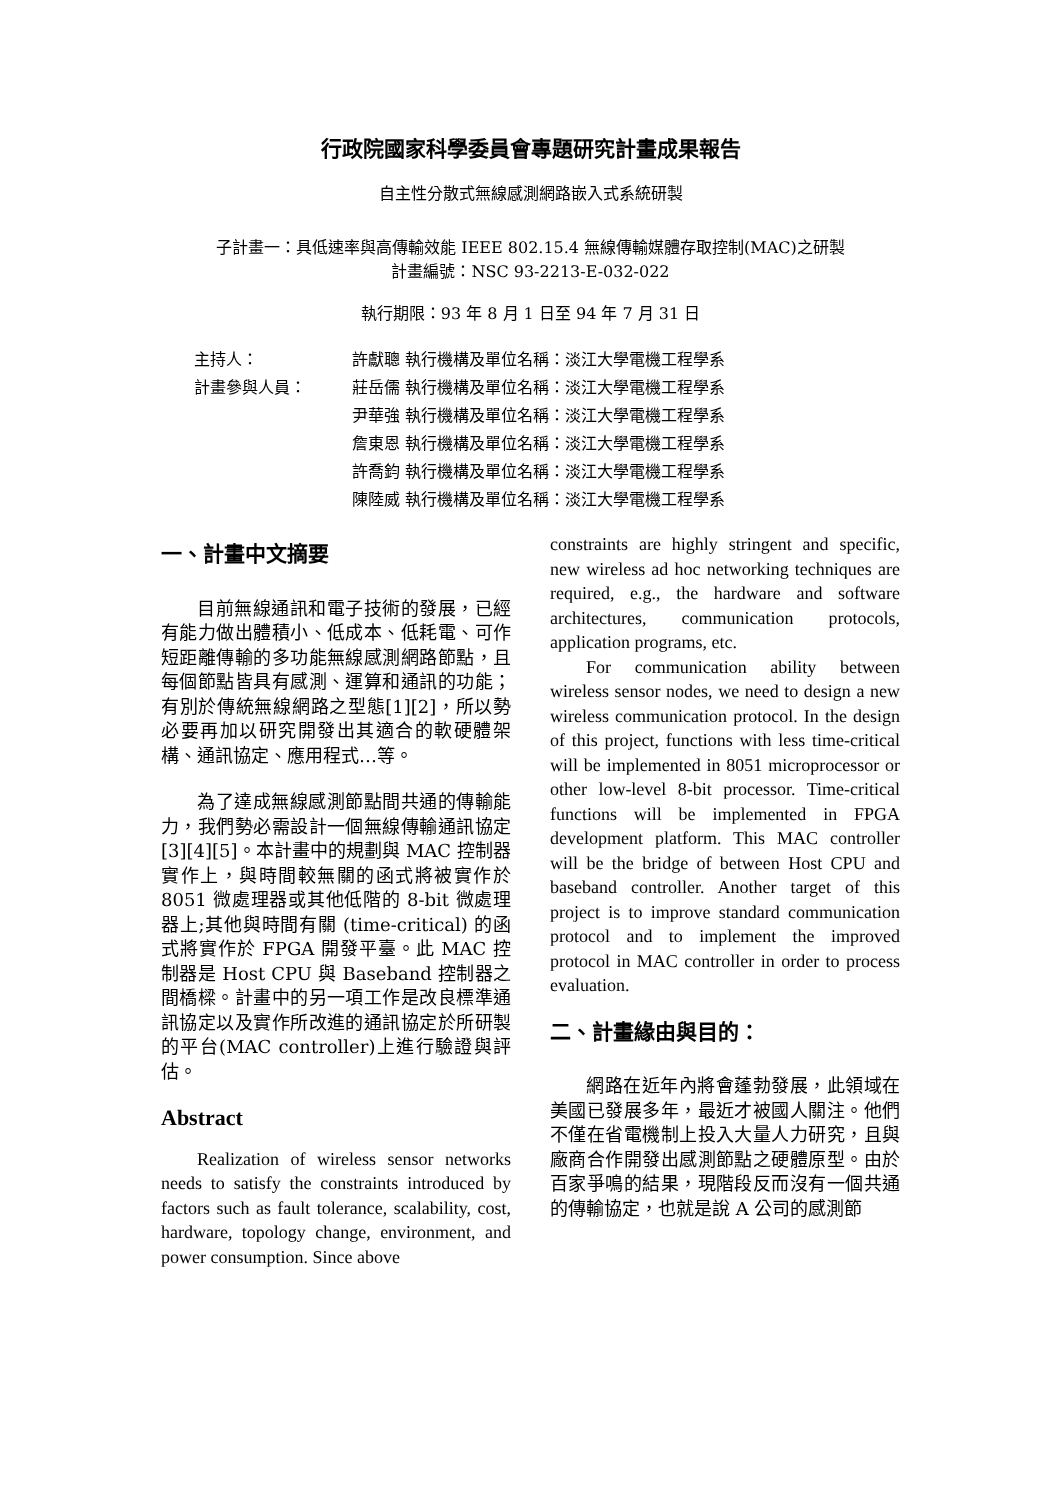行政院國家科學委員會專題研究計畫成果報告
自主性分散式無線感測網路嵌入式系統研製
子計畫一：具低速率與高傳輸效能 IEEE 802.15.4 無線傳輸媒體存取控制(MAC)之研製
計畫編號：NSC 93-2213-E-032-022
執行期限：93 年 8 月 1 日至 94 年 7 月 31 日
| 主持人： | 許獻聰 執行機構及單位名稱：淡江大學電機工程學系 |
| 計畫參與人員： | 莊岳儒 執行機構及單位名稱：淡江大學電機工程學系 |
| | 尹華強 執行機構及單位名稱：淡江大學電機工程學系 |
| | 詹東恩 執行機構及單位名稱：淡江大學電機工程學系 |
| | 許喬鈞 執行機構及單位名稱：淡江大學電機工程學系 |
| | 陳陸威 執行機構及單位名稱：淡江大學電機工程學系 |
一、計畫中文摘要
目前無線通訊和電子技術的發展，已經有能力做出體積小、低成本、低耗電、可作短距離傳輸的多功能無線感測網路節點，且每個節點皆具有感測、運算和通訊的功能；有別於傳統無線網路之型態[1][2]，所以勢必要再加以研究開發出其適合的軟硬體架構、通訊協定、應用程式…等。
為了達成無線感測節點間共通的傳輸能力，我們勢必需設計一個無線傳輸通訊協定[3][4][5]。本計畫中的規劃與 MAC 控制器實作上，與時間較無關的函式將被實作於 8051 微處理器或其他低階的 8-bit 微處理器上;其他與時間有關 (time-critical) 的函式將實作於 FPGA 開發平臺。此 MAC 控制器是 Host CPU 與 Baseband 控制器之間橋樑。計畫中的另一項工作是改良標準通訊協定以及實作所改進的通訊協定於所研製的平台(MAC controller)上進行驗證與評估。
Abstract
Realization of wireless sensor networks needs to satisfy the constraints introduced by factors such as fault tolerance, scalability, cost, hardware, topology change, environment, and power consumption. Since above
constraints are highly stringent and specific, new wireless ad hoc networking techniques are required, e.g., the hardware and software architectures, communication protocols, application programs, etc.
For communication ability between wireless sensor nodes, we need to design a new wireless communication protocol. In the design of this project, functions with less time-critical will be implemented in 8051 microprocessor or other low-level 8-bit processor. Time-critical functions will be implemented in FPGA development platform. This MAC controller will be the bridge of between Host CPU and baseband controller. Another target of this project is to improve standard communication protocol and to implement the improved protocol in MAC controller in order to process evaluation.
二、計畫緣由與目的：
網路在近年內將會蓬勃發展，此領域在美國已發展多年，最近才被國人關注。他們不僅在省電機制上投入大量人力研究，且與廠商合作開發出感測節點之硬體原型。由於百家爭鳴的結果，現階段反而沒有一個共通的傳輸協定，也就是說 A 公司的感測節